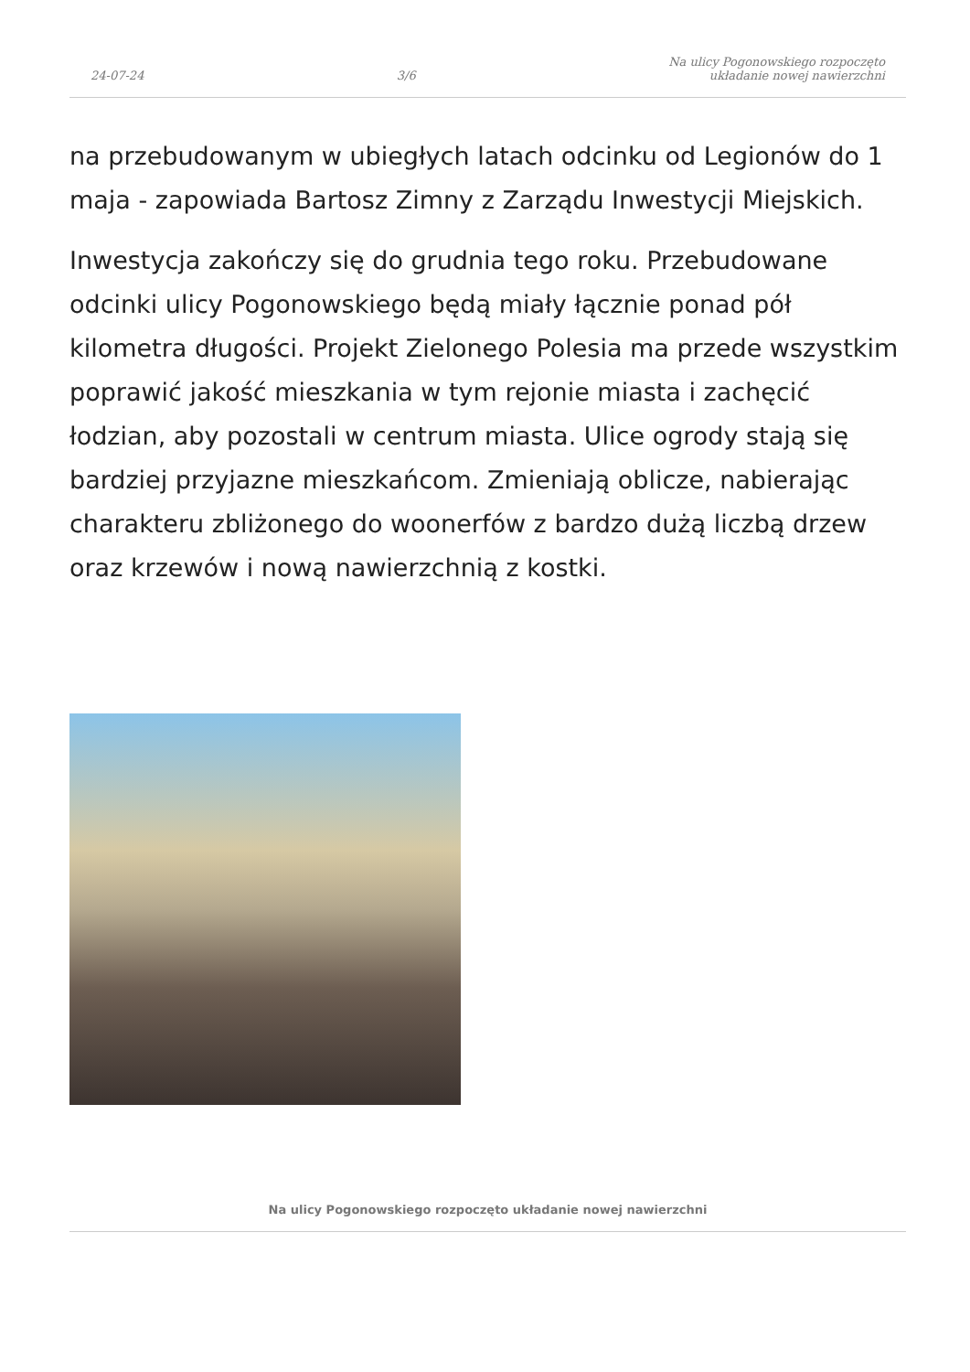24-07-24 3/6 Na ulicy Pogonowskiego rozpoczęto
układanie nowej nawierzchni
na przebudowanym w ubiegłych latach odcinku od Legionów do 1 maja - zapowiada Bartosz Zimny z Zarządu Inwestycji Miejskich.
Inwestycja zakończy się do grudnia tego roku. Przebudowane odcinki ulicy Pogonowskiego będą miały łącznie ponad pół kilometra długości. Projekt Zielonego Polesia ma przede wszystkim poprawić jakość mieszkania w tym rejonie miasta i zachęcić łodzian, aby pozostali w centrum miasta. Ulice ogrody stają się bardziej przyjazne mieszkańcom. Zmieniają oblicze, nabierając charakteru zbliżonego do woonerfów z bardzo dużą liczbą drzew oraz krzewów i nową nawierzchnią z kostki.
Na ulicy Pogonowskiego rozpoczęto układanie nowej nawierzchni